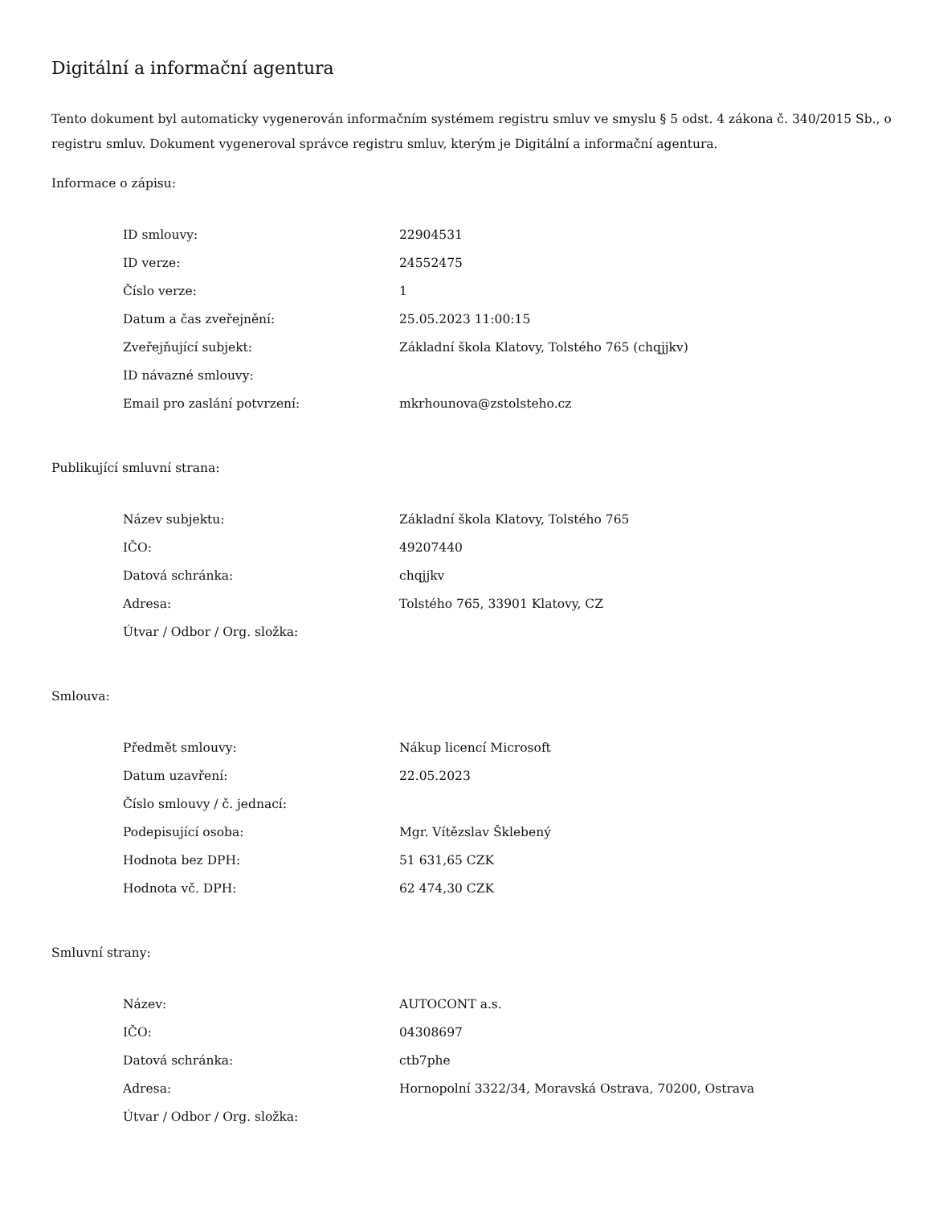Digitální a informační agentura
Tento dokument byl automaticky vygenerován informačním systémem registru smluv ve smyslu § 5 odst. 4 zákona č. 340/2015 Sb., o registru smluv. Dokument vygeneroval správce registru smluv, kterým je Digitální a informační agentura.
Informace o zápisu:
| ID smlouvy: | 22904531 |
| ID verze: | 24552475 |
| Číslo verze: | 1 |
| Datum a čas zveřejnění: | 25.05.2023 11:00:15 |
| Zveřejňující subjekt: | Základní škola Klatovy, Tolstého 765 (chqjjkv) |
| ID návazné smlouvy: | |
| Email pro zaslání potvrzení: | mkrhounova@zstolsteho.cz |
Publikující smluvní strana:
| Název subjektu: | Základní škola Klatovy, Tolstého 765 |
| IČO: | 49207440 |
| Datová schránka: | chqjjkv |
| Adresa: | Tolstého 765, 33901 Klatovy, CZ |
| Útvar / Odbor / Org. složka: | |
Smlouva:
| Předmět smlouvy: | Nákup licencí Microsoft |
| Datum uzavření: | 22.05.2023 |
| Číslo smlouvy / č. jednací: | |
| Podepisující osoba: | Mgr. Vítězslav Šklebený |
| Hodnota bez DPH: | 51 631,65 CZK |
| Hodnota vč. DPH: | 62 474,30 CZK |
Smluvní strany:
| Název: | AUTOCONT a.s. |
| IČO: | 04308697 |
| Datová schránka: | ctb7phe |
| Adresa: | Hornopolní 3322/34, Moravská Ostrava, 70200, Ostrava |
| Útvar / Odbor / Org. složka: | |